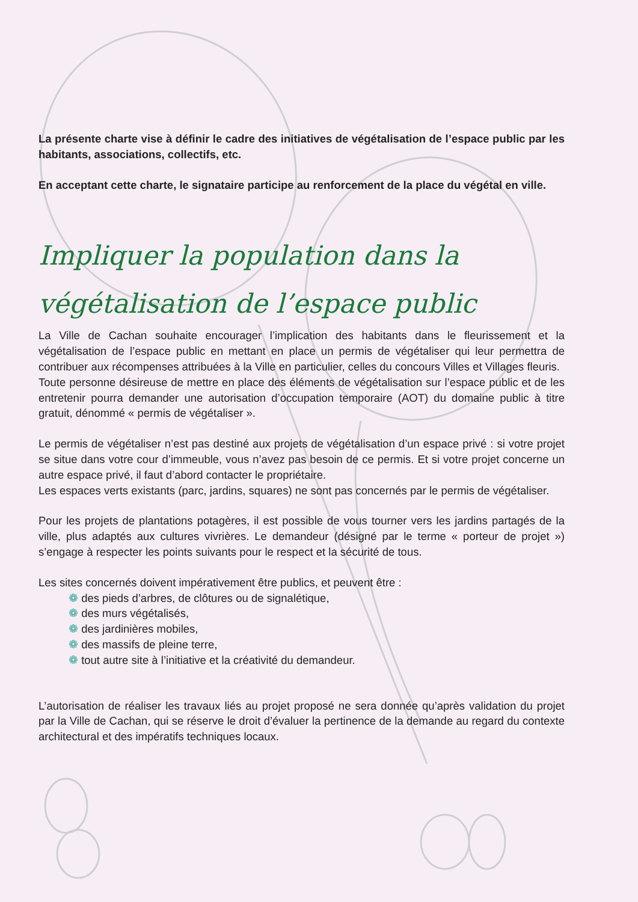La présente charte vise à définir le cadre des initiatives de végétalisation de l’espace public par les habitants, associations, collectifs, etc.
En acceptant cette charte, le signataire participe au renforcement de la place du végétal en ville.
Impliquer la population dans la végétalisation de l’espace public
La Ville de Cachan souhaite encourager l’implication des habitants dans le fleurissement et la végétalisation de l’espace public en mettant en place un permis de végétaliser qui leur permettra de contribuer aux récompenses attribuées à la Ville en particulier, celles du concours Villes et Villages fleuris.
Toute personne désireuse de mettre en place des éléments de végétalisation sur l’espace public et de les entretenir pourra demander une autorisation d’occupation temporaire (AOT) du domaine public à titre gratuit, dénommé « permis de végétaliser ».
Le permis de végétaliser n’est pas destiné aux projets de végétalisation d’un espace privé : si votre projet se situe dans votre cour d’immeuble, vous n’avez pas besoin de ce permis. Et si votre projet concerne un autre espace privé, il faut d’abord contacter le propriétaire.
Les espaces verts existants (parc, jardins, squares) ne sont pas concernés par le permis de végétaliser.
Pour les projets de plantations potagères, il est possible de vous tourner vers les jardins partagés de la ville, plus adaptés aux cultures vivrières. Le demandeur (désigné par le terme « porteur de projet ») s’engage à respecter les points suivants pour le respect et la sécurité de tous.
Les sites concernés doivent impérativement être publics, et peuvent être :
❁ des pieds d’arbres, de clôtures ou de signalétique,
❁ des murs végétalisés,
❁ des jardinières mobiles,
❁ des massifs de pleine terre,
❁ tout autre site à l’initiative et la créativité du demandeur.
L’autorisation de réaliser les travaux liés au projet proposé ne sera donnée qu’après validation du projet par la Ville de Cachan, qui se réserve le droit d’évaluer la pertinence de la demande au regard du contexte architectural et des impératifs techniques locaux.